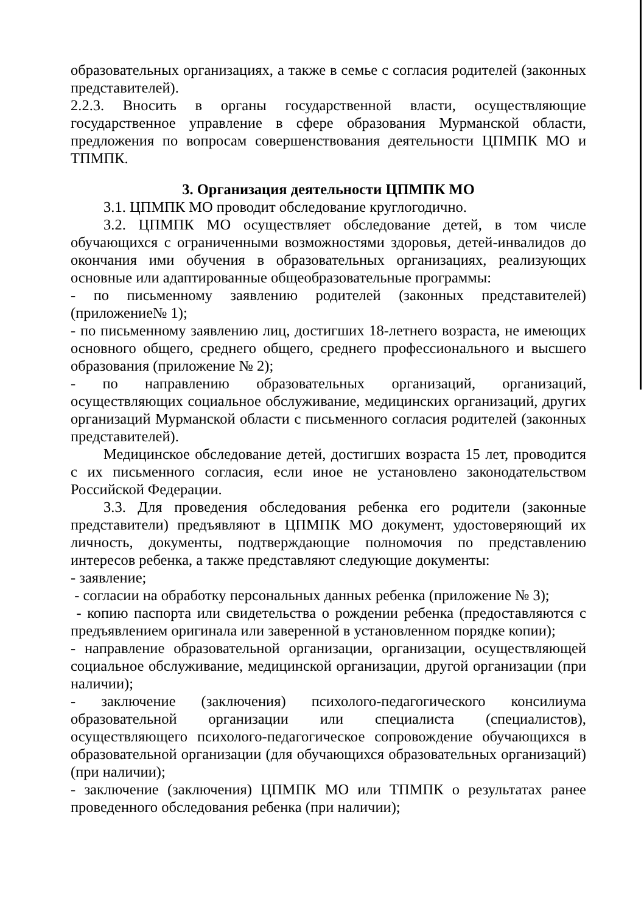образовательных организациях, а также в семье с согласия родителей (законных представителей).
2.2.3. Вносить в органы государственной власти, осуществляющие государственное управление в сфере образования Мурманской области, предложения по вопросам совершенствования деятельности ЦПМПК МО и ТПМПК.
3. Организация деятельности ЦПМПК МО
3.1. ЦПМПК МО проводит обследование круглогодично.
3.2. ЦПМПК МО осуществляет обследование детей, в том числе обучающихся с ограниченными возможностями здоровья, детей-инвалидов до окончания ими обучения в образовательных организациях, реализующих основные или адаптированные общеобразовательные программы:
- по письменному заявлению родителей (законных представителей) (приложение№ 1);
- по письменному заявлению лиц, достигших 18-летнего возраста, не имеющих основного общего, среднего общего, среднего профессионального и высшего образования (приложение № 2);
- по направлению образовательных организаций, организаций, осуществляющих социальное обслуживание, медицинских организаций, других организаций Мурманской области с письменного согласия родителей (законных представителей).
Медицинское обследование детей, достигших возраста 15 лет, проводится с их письменного согласия, если иное не установлено законодательством Российской Федерации.
3.3. Для проведения обследования ребенка его родители (законные представители) предъявляют в ЦПМПК МО документ, удостоверяющий их личность, документы, подтверждающие полномочия по представлению интересов ребенка, а также представляют следующие документы:
- заявление;
- согласии на обработку персональных данных ребенка (приложение № 3);
- копию паспорта или свидетельства о рождении ребенка (предоставляются с предъявлением оригинала или заверенной в установленном порядке копии);
- направление образовательной организации, организации, осуществляющей социальное обслуживание, медицинской организации, другой организации (при наличии);
- заключение (заключения) психолого-педагогического консилиума образовательной организации или специалиста (специалистов), осуществляющего психолого-педагогическое сопровождение обучающихся в образовательной организации (для обучающихся образовательных организаций) (при наличии);
- заключение (заключения) ЦПМПК МО или ТПМПК о результатах ранее проведенного обследования ребенка (при наличии);